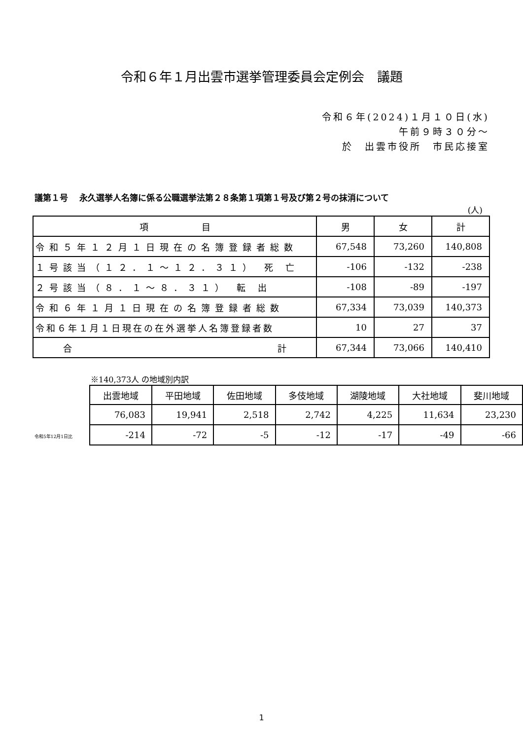令和６年１月出雲市選挙管理委員会定例会　議題
令和６年(2024)１月１０日(水)
午前９時３０分～
於　出雲市役所　市民応接室
議第１号　 永久選挙人名簿に係る公職選挙法第２８条第１項第１号及び第２号の抹消について
(人)
| 項 目 | 男 | 女 | 計 |
| --- | --- | --- | --- |
| 令和５年１２月１日現在の名簿登録者総数 | 67,548 | 73,260 | 140,808 |
| １号該当（１２．１～１２．３１） 死 亡 | -106 | -132 | -238 |
| ２号該当（８．１～８．３１） 転 出 | -108 | -89 | -197 |
| 令和６年１月１日現在の名簿登録者総数 | 67,334 | 73,039 | 140,373 |
| 令和６年１月１日現在の在外選挙人名簿登録者数 | 10 | 27 | 37 |
| 合 計 | 67,344 | 73,066 | 140,410 |
※140,373人 の地域別内訳
令和5年12月1日比
| 出雲地域 | 平田地域 | 佐田地域 | 多伎地域 | 湖陵地域 | 大社地域 | 斐川地域 |
| --- | --- | --- | --- | --- | --- | --- |
| 76,083 | 19,941 | 2,518 | 2,742 | 4,225 | 11,634 | 23,230 |
| -214 | -72 | -5 | -12 | -17 | -49 | -66 |
1